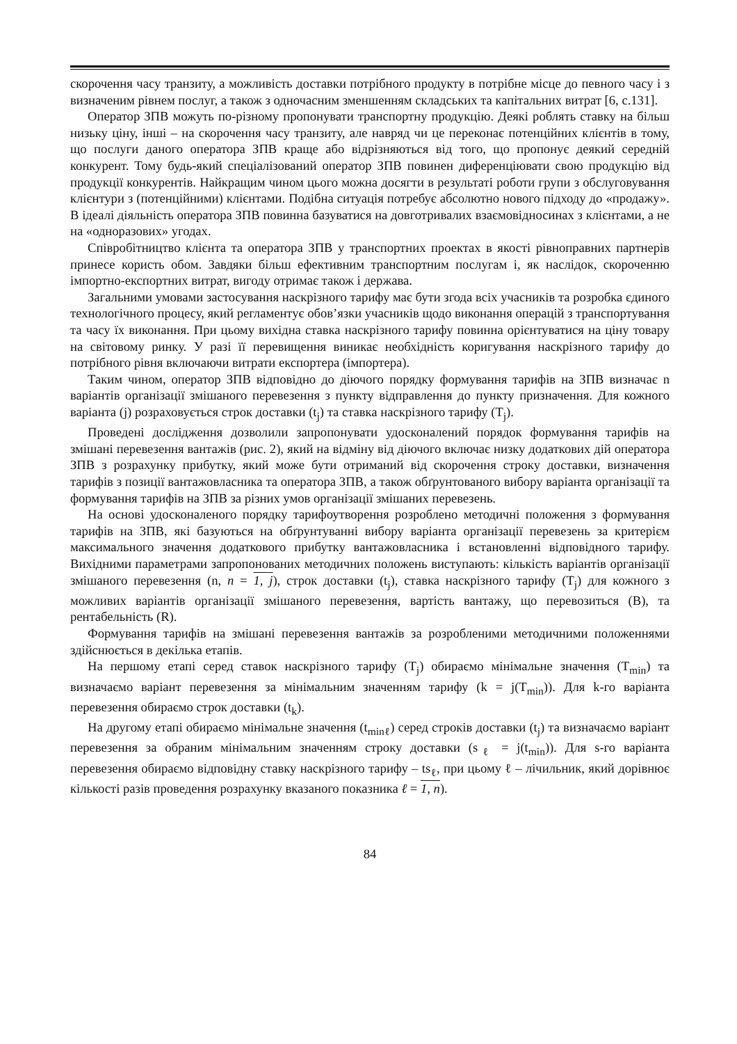скорочення часу транзиту, а можливість доставки потрібного продукту в потрібне місце до певного часу і з визначеним рівнем послуг, а також з одночасним зменшенням складських та капітальних витрат [6, с.131].
Оператор ЗПВ можуть по-різному пропонувати транспортну продукцію. Деякі роблять ставку на більш низьку ціну, інші – на скорочення часу транзиту, але навряд чи це переконає потенційних клієнтів в тому, що послуги даного оператора ЗПВ краще або відрізняються від того, що пропонує деякий середній конкурент. Тому будь-який спеціалізований оператор ЗПВ повинен диференціювати свою продукцію від продукції конкурентів. Найкращим чином цього можна досягти в результаті роботи групи з обслуговування клієнтури з (потенційними) клієнтами. Подібна ситуація потребує абсолютно нового підходу до «продажу». В ідеалі діяльність оператора ЗПВ повинна базуватися на довготривалих взаємовідносинах з клієнтами, а не на «одноразових» угодах.
Співробітництво клієнта та оператора ЗПВ у транспортних проектах в якості рівноправних партнерів принесе користь обом. Завдяки більш ефективним транспортним послугам і, як наслідок, скороченню імпортно-експортних витрат, вигоду отримає також і держава.
Загальними умовами застосування наскрізного тарифу має бути згода всіх учасників та розробка єдиного технологічного процесу, який регламентує обов’язки учасників щодо виконання операцій з транспортування та часу їх виконання. При цьому вихідна ставка наскрізного тарифу повинна орієнтуватися на ціну товару на світовому ринку. У разі її перевищення виникає необхідність коригування наскрізного тарифу до потрібного рівня включаючи витрати експортера (імпортера).
Таким чином, оператор ЗПВ відповідно до діючого порядку формування тарифів на ЗПВ визначає n варіантів організації змішаного перевезення з пункту відправлення до пункту призначення. Для кожного варіанта (j) розраховується строк доставки (t<sub>j</sub>) та ставка наскрізного тарифу (T<sub>j</sub>).
Проведені дослідження дозволили запропонувати удосконалений порядок формування тарифів на змішані перевезення вантажів (рис. 2), який на відміну від діючого включає низку додаткових дій оператора ЗПВ з розрахунку прибутку, який може бути отриманий від скорочення строку доставки, визначення тарифів з позиції вантажовласника та оператора ЗПВ, а також обґрунтованого вибору варіанта організації та формування тарифів на ЗПВ за різних умов організації змішаних перевезень.
На основі удосконаленого порядку тарифоутворення розроблено методичні положення з формування тарифів на ЗПВ, які базуються на обґрунтуванні вибору варіанта організації перевезень за критерієм максимального значення додаткового прибутку вантажовласника і встановленні відповідного тарифу. Вихідними параметрами запропонованих методичних положень виступають: кількість варіантів організації змішаного перевезення (n, n = 1, j), строк доставки (t<sub>j</sub>), ставка наскрізного тарифу (T<sub>j</sub>) для кожного з можливих варіантів організації змішаного перевезення, вартість вантажу, що перевозиться (B), та рентабельність (R).
Формування тарифів на змішані перевезення вантажів за розробленими методичними положеннями здійснюється в декілька етапів.
На першому етапі серед ставок наскрізного тарифу (T<sub>j</sub>) обираємо мінімальне значення (T<sub>min</sub>) та визначаємо варіант перевезення за мінімальним значенням тарифу (k = j(T<sub>min</sub>)). Для k-го варіанта перевезення обираємо строк доставки (t<sub>k</sub>).
На другому етапі обираємо мінімальне значення (t<sub>minℓ</sub>) серед строків доставки (t<sub>j</sub>) та визначаємо варіант перевезення за обраним мінімальним значенням строку доставки (s<sub>ℓ</sub> = j(t<sub>min</sub>)). Для s-го варіанта перевезення обираємо відповідну ставку наскрізного тарифу – ts<sub>ℓ</sub>, при цьому ℓ – лічильник, який дорівнює кількості разів проведення розрахунку вказаного показника ℓ = 1, n).
84